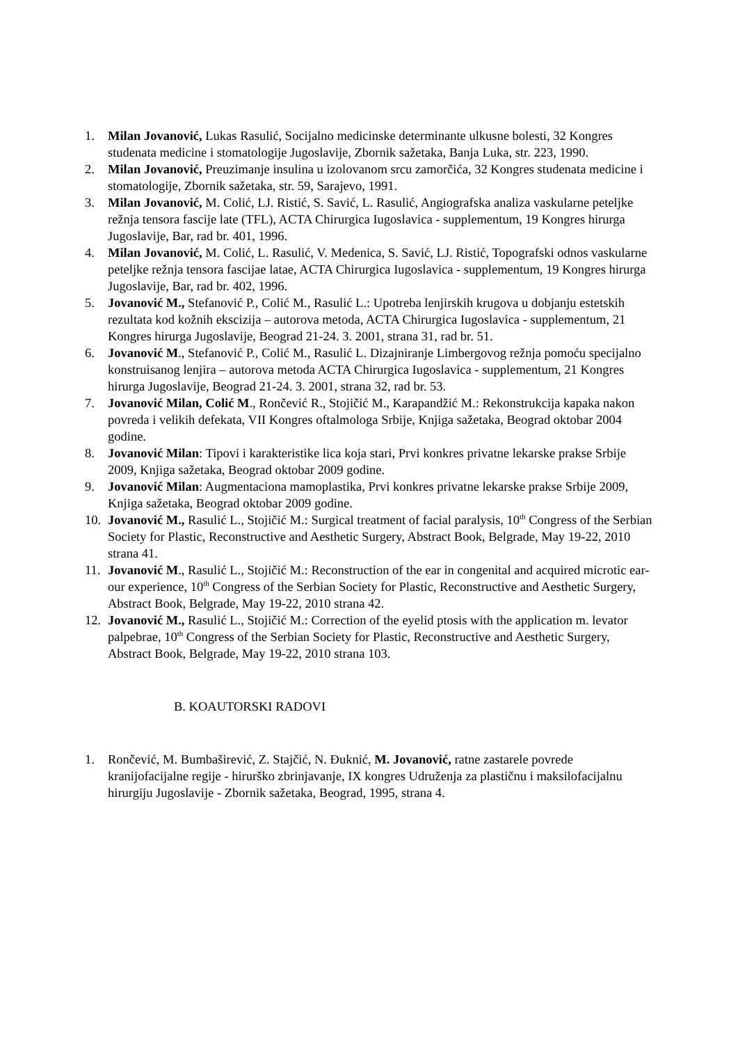1. Milan Jovanović, Lukas Rasulić, Socijalno medicinske determinante ulkusne bolesti, 32 Kongres studenata medicine i stomatologije Jugoslavije, Zbornik sažetaka, Banja Luka, str. 223, 1990.
2. Milan Jovanović, Preuzimanje insulina u izolovanom srcu zamorčića, 32 Kongres studenata medicine i stomatologije, Zbornik sažetaka, str. 59, Sarajevo, 1991.
3. Milan Jovanović, M. Colić, LJ. Ristić, S. Savić, L. Rasulić, Angiografska analiza vaskularne peteljke režnja tensora fascije late (TFL), ACTA Chirurgica Iugoslavica - supplementum, 19 Kongres hirurga Jugoslavije, Bar, rad br. 401, 1996.
4. Milan Jovanović, M. Colić, L. Rasulić, V. Medenica, S. Savić, LJ. Ristić, Topografski odnos vaskularne peteljke režnja tensora fascijae latae, ACTA Chirurgica Iugoslavica - supplementum, 19 Kongres hirurga Jugoslavije, Bar, rad br. 402, 1996.
5. Jovanović M., Stefanović P., Colić M., Rasulić L.: Upotreba lenjirskih krugova u dobjanju estetskih rezultata kod kožnih ekscizija – autorova metoda, ACTA Chirurgica Iugoslavica - supplementum, 21 Kongres hirurga Jugoslavije, Beograd 21-24. 3. 2001, strana 31, rad br. 51.
6. Jovanović M., Stefanović P., Colić M., Rasulić L. Dizajniranje Limbergovog režnja pomoću specijalno konstruisanog lenjira – autorova metoda ACTA Chirurgica Iugoslavica - supplementum, 21 Kongres hirurga Jugoslavije, Beograd 21-24. 3. 2001, strana 32, rad br. 53.
7. Jovanović Milan, Colić M., Rončević R., Stojičić M., Karapandžić M.: Rekonstrukcija kapaka nakon povreda i velikih defekata, VII Kongres oftalmologa Srbije, Knjiga sažetaka, Beograd oktobar 2004 godine.
8. Jovanović Milan: Tipovi i karakteristike lica koja stari, Prvi konkres privatne lekarske prakse Srbije 2009, Knjiga sažetaka, Beograd oktobar 2009 godine.
9. Jovanović Milan: Augmentaciona mamoplastika, Prvi konkres privatne lekarske prakse Srbije 2009, Knjiga sažetaka, Beograd oktobar 2009 godine.
10. Jovanović M., Rasulić L., Stojičić M.: Surgical treatment of facial paralysis, 10<sup>th</sup> Congress of the Serbian Society for Plastic, Reconstructive and Aesthetic Surgery, Abstract Book, Belgrade, May 19-22, 2010 strana 41.
11. Jovanović M., Rasulić L., Stojičić M.: Reconstruction of the ear in congenital and acquired microtic ear-our experience, 10<sup>th</sup> Congress of the Serbian Society for Plastic, Reconstructive and Aesthetic Surgery, Abstract Book, Belgrade, May 19-22, 2010 strana 42.
12. Jovanović M., Rasulić L., Stojičić M.: Correction of the eyelid ptosis with the application m. levator palpebrae, 10<sup>th</sup> Congress of the Serbian Society for Plastic, Reconstructive and Aesthetic Surgery, Abstract Book, Belgrade, May 19-22, 2010 strana 103.
B. KOAUTORSKI RADOVI
1. Rončević, M. Bumbaširević, Z. Stajčić, N. Đuknić, M. Jovanović, ratne zastarele povrede kranijofacijalne regije - hirurško zbrinjavanje, IX kongres Udruženja za plastičnu i maksilofacijalnu hirurgiju Jugoslavije - Zbornik sažetaka, Beograd, 1995, strana 4.